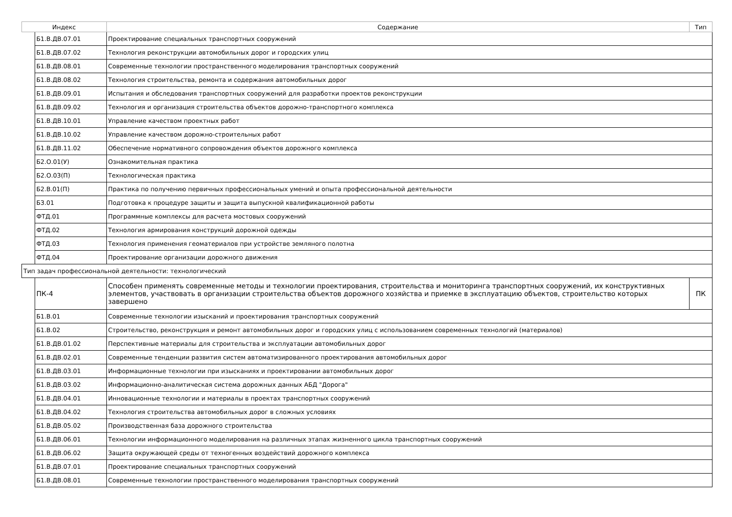| Индекс | | Содержание | Тип |
| --- | --- | --- | --- |
| | Б1.В.ДВ.07.01 | Проектирование специальных транспортных сооружений | |
| | Б1.В.ДВ.07.02 | Технология реконструкции автомобильных дорог и городских улиц | |
| | Б1.В.ДВ.08.01 | Современные технологии пространственного моделирования транспортных сооружений | |
| | Б1.В.ДВ.08.02 | Технология строительства, ремонта и содержания автомобильных дорог | |
| | Б1.В.ДВ.09.01 | Испытания и обследования транспортных сооружений для разработки проектов реконструкции | |
| | Б1.В.ДВ.09.02 | Технология и организация строительства объектов дорожно-транспортного комплекса | |
| | Б1.В.ДВ.10.01 | Управление качеством проектных работ | |
| | Б1.В.ДВ.10.02 | Управление качеством дорожно-строительных работ | |
| | Б1.В.ДВ.11.02 | Обеспечение нормативного сопровождения объектов дорожного комплекса | |
| | Б2.О.01(У) | Ознакомительная практика | |
| | Б2.О.03(П) | Технологическая практика | |
| | Б2.В.01(П) | Практика по получению первичных профессиональных умений и опыта профессиональной деятельности | |
| | Б3.01 | Подготовка к процедуре защиты и защита выпускной квалификационной работы | |
| | ФТД.01 | Программные комплексы для расчета мостовых сооружений | |
| | ФТД.02 | Технология армирования конструкций дорожной одежды | |
| | ФТД.03 | Технология применения геоматериалов при устройстве земляного полотна | |
| | ФТД.04 | Проектирование организации дорожного движения | |
| Тип задач профессиональной деятельности: технологический | | | |
| | ПК-4 | Способен применять современные методы и технологии проектирования, строительства и мониторинга транспортных сооружений, их конструктивных элементов, участвовать в организации строительства объектов дорожного хозяйства и приемке в эксплуатацию объектов, строительство которых завершено | ПК |
| | Б1.В.01 | Современные технологии изысканий и проектирования транспортных сооружений | |
| | Б1.В.02 | Строительство, реконструкция и ремонт автомобильных дорог и городских улиц с использованием современных технологий (материалов) | |
| | Б1.В.ДВ.01.02 | Перспективные материалы для строительства и эксплуатации автомобильных дорог | |
| | Б1.В.ДВ.02.01 | Современные тенденции развития систем автоматизированного проектирования автомобильных дорог | |
| | Б1.В.ДВ.03.01 | Информационные технологии при изысканиях и проектировании автомобильных дорог | |
| | Б1.В.ДВ.03.02 | Информационно-аналитическая система дорожных данных АБД "Дорога" | |
| | Б1.В.ДВ.04.01 | Инновационные технологии и материалы в проектах транспортных сооружений | |
| | Б1.В.ДВ.04.02 | Технология строительства автомобильных дорог в сложных условиях | |
| | Б1.В.ДВ.05.02 | Производственная база дорожного строительства | |
| | Б1.В.ДВ.06.01 | Технологии информационного моделирования на различных этапах жизненного цикла транспортных сооружений | |
| | Б1.В.ДВ.06.02 | Защита окружающей среды от техногенных воздействий дорожного комплекса | |
| | Б1.В.ДВ.07.01 | Проектирование специальных транспортных сооружений | |
| | Б1.В.ДВ.08.01 | Современные технологии пространственного моделирования транспортных сооружений | |